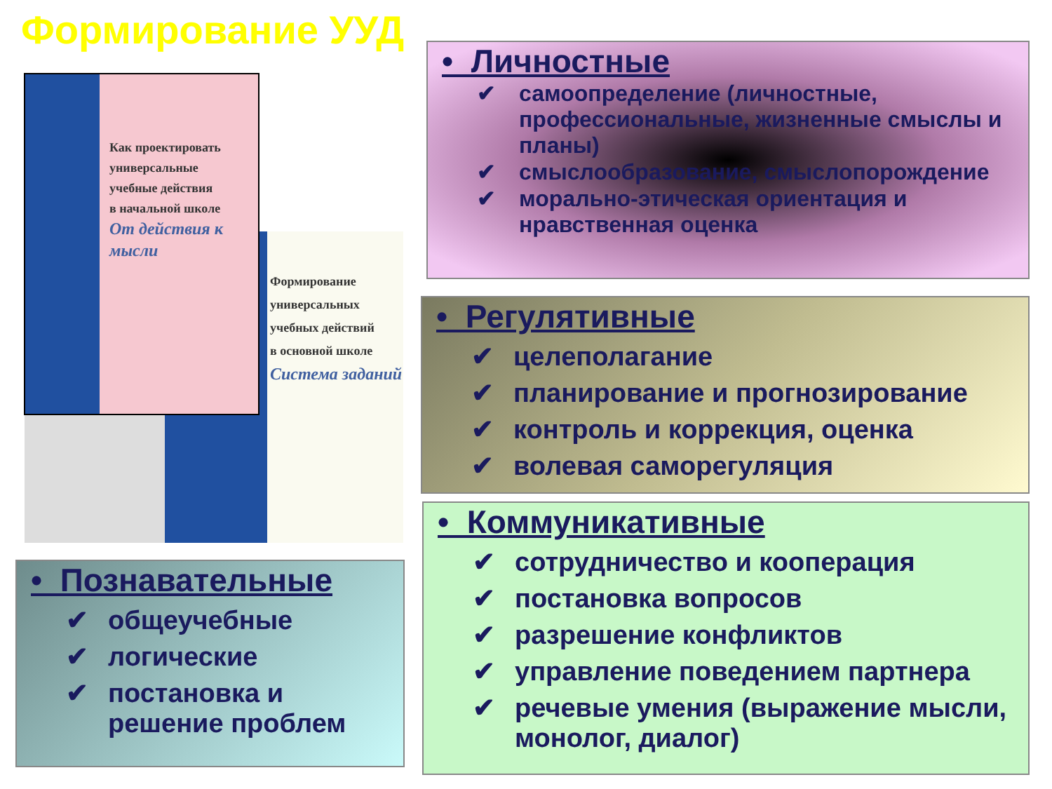Формирование УУД
Формирование
универсальных
учебных действий
в основной школе
Система заданий
Как проектировать
универсальные
учебные действия
в начальной школе
От действия к мысли
• Личностные
✔ самоопределение (личностные, профессиональные, жизненные смыслы и планы)
✔ смыслообразование, смыслопорождение
✔ морально-этическая ориентация и нравственная оценка
• Регулятивные
✔ целеполагание
✔ планирование и прогнозирование
✔ контроль и коррекция, оценка
✔ волевая саморегуляция
• Познавательные
✔ общеучебные
✔ логические
✔ постановка и решение проблем
• Коммуникативные
✔ сотрудничество и кооперация
✔ постановка вопросов
✔ разрешение конфликтов
✔ управление поведением партнера
✔ речевые умения (выражение мысли, монолог, диалог)